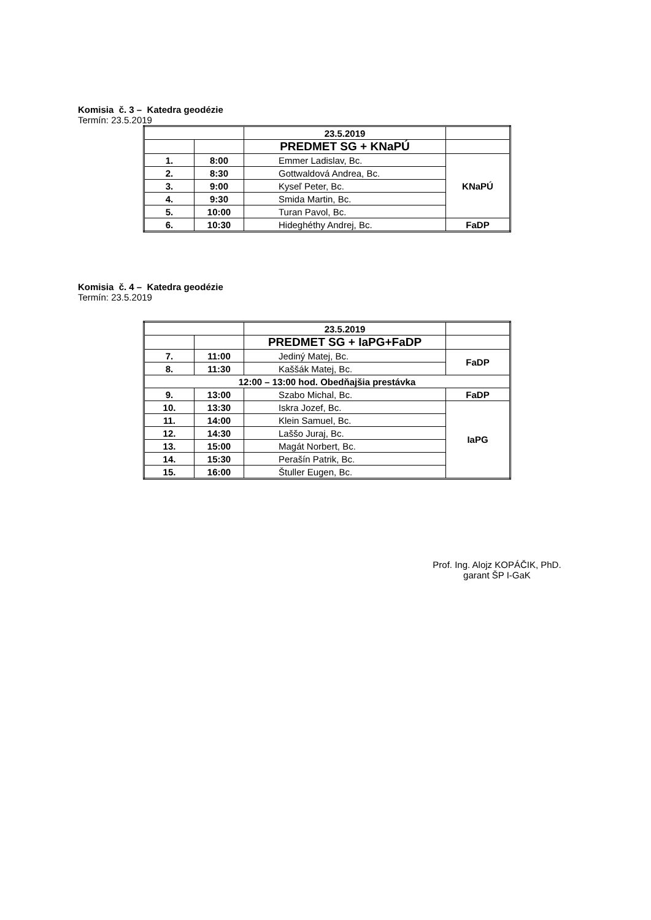Komisia č. 3 – Katedra geodézie
Termín: 23.5.2019
| | | 23.5.2019 | |
| | | PREDMET SG + KNaPÚ | |
| 1. | 8:00 | Emmer Ladislav, Bc. | KNaPÚ |
| 2. | 8:30 | Gottwaldová Andrea, Bc. | |
| 3. | 9:00 | Kyseľ Peter, Bc. | |
| 4. | 9:30 | Smida Martin, Bc. | |
| 5. | 10:00 | Turan Pavol, Bc. | |
| 6. | 10:30 | Hideghéthy Andrej, Bc. | FaDP |
Komisia č. 4 – Katedra geodézie
Termín: 23.5.2019
| | | 23.5.2019 | |
| | | PREDMET SG + IaPG+FaDP | |
| 7. | 11:00 | Jediný Matej, Bc. | FaDP |
| 8. | 11:30 | Kaššák Matej, Bc. | |
| 12:00 – 13:00 hod. Obedňajšia prestávka | | | |
| 9. | 13:00 | Szabo Michal, Bc. | FaDP |
| 10. | 13:30 | Iskra Jozef, Bc. | IaPG |
| 11. | 14:00 | Klein Samuel, Bc. | |
| 12. | 14:30 | Laššo Juraj, Bc. | |
| 13. | 15:00 | Magát Norbert, Bc. | |
| 14. | 15:30 | Perašín Patrik, Bc. | |
| 15. | 16:00 | Štuller Eugen, Bc. | |
Prof. Ing. Alojz KOPÁČIK, PhD.
garant ŠP I-GaK